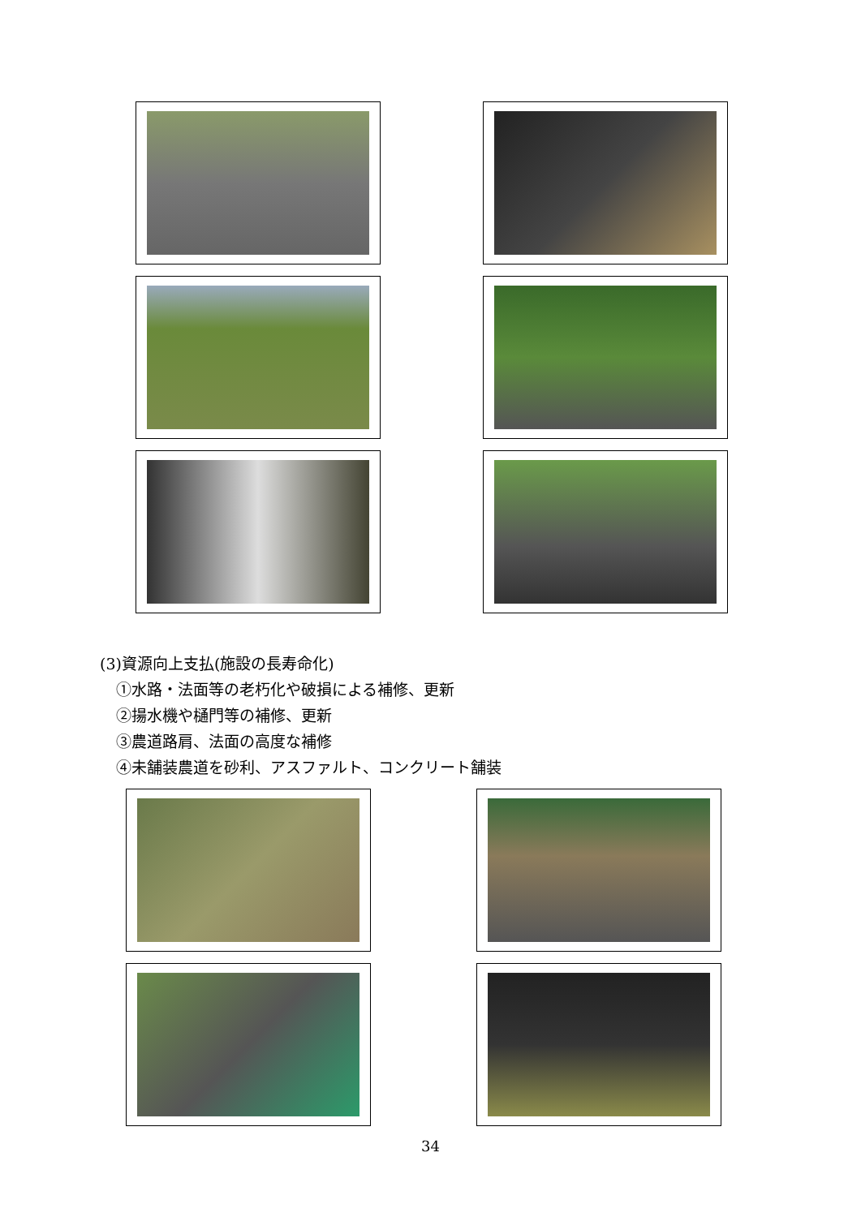(3)資源向上支払(施設の長寿命化)
①水路・法面等の老朽化や破損による補修、更新
②揚水機や樋門等の補修、更新
③農道路肩、法面の高度な補修
④未舗装農道を砂利、アスファルト、コンクリート舗装
34